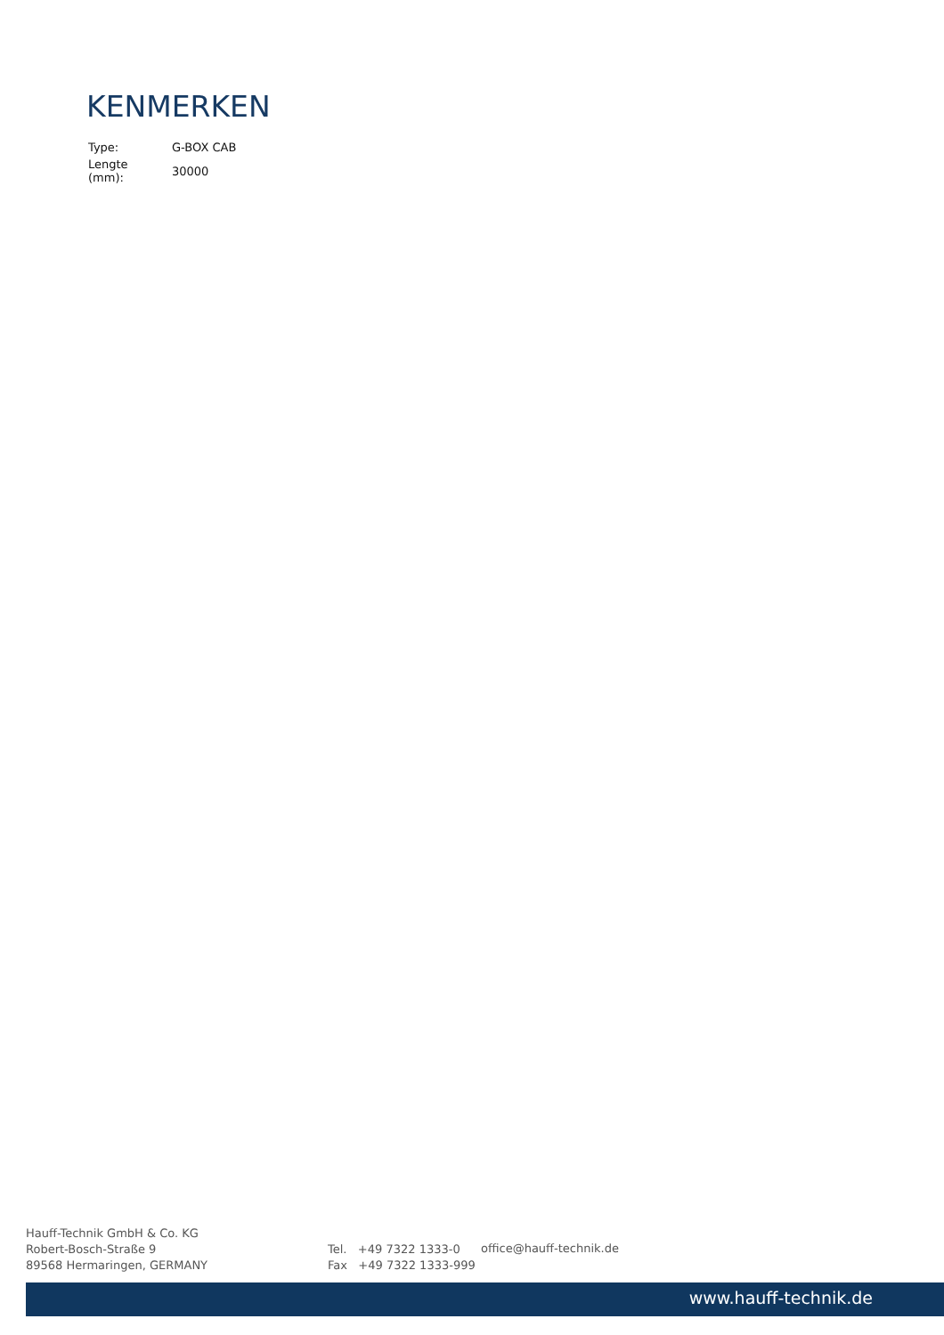KENMERKEN
| Type: | G-BOX CAB |
| Lengte (mm): | 30000 |
Hauff-Technik GmbH & Co. KG
Robert-Bosch-Straße 9
89568 Hermaringen, GERMANY
Tel. +49 7322 1333-0
Fax +49 7322 1333-999
office@hauff-technik.de
www.hauff-technik.de